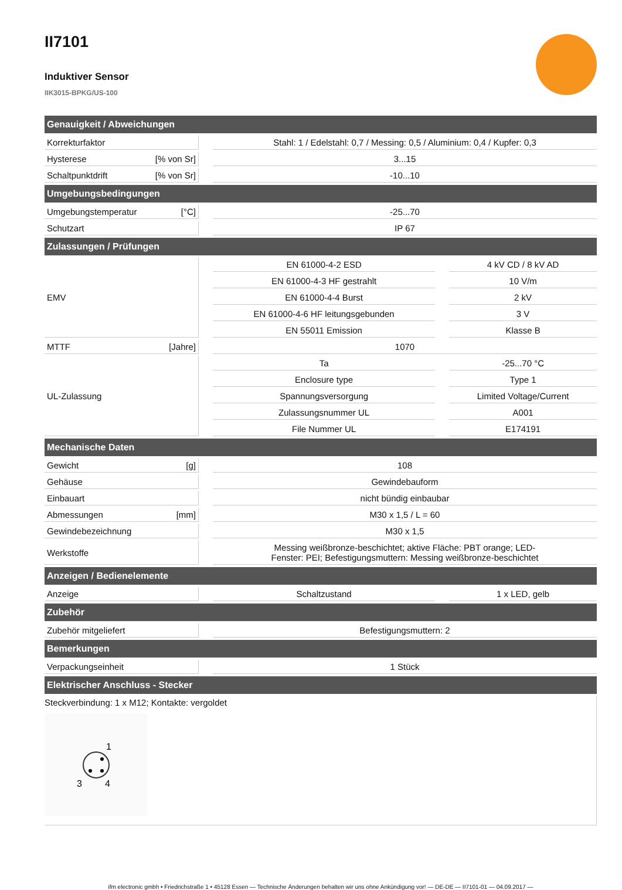II7101
Induktiver Sensor
IIK3015-BPKG/US-100
| Genauigkeit / Abweichungen | | | | |
| --- | --- | --- | --- | --- |
| Korrekturfaktor | | Stahl: 1 / Edelstahl: 0,7 / Messing: 0,5 / Aluminium: 0,4 / Kupfer: 0,3 | | |
| Hysterese [% von Sr] | | 3...15 | | |
| Schaltpunktdrift [% von Sr] | | -10...10 | | |
| Umgebungsbedingungen | | | | |
| Umgebungstemperatur [°C] | | -25...70 | | |
| Schutzart | | IP 67 | | |
| Zulassungen / Prüfungen | | | | |
| EMV | | EN 61000-4-2 ESD | | 4 kV CD / 8 kV AD |
| | | EN 61000-4-3 HF gestrahlt | | 10 V/m |
| | | EN 61000-4-4 Burst | | 2 kV |
| | | EN 61000-4-6 HF leitungsgebunden | | 3 V |
| | | EN 55011 Emission | | Klasse B |
| MTTF [Jahre] | | 1070 | | |
| UL-Zulassung | | Ta | | -25...70 °C |
| | | Enclosure type | | Type 1 |
| | | Spannungsversorgung | | Limited Voltage/Current |
| | | Zulassungsnummer UL | | A001 |
| | | File Nummer UL | | E174191 |
| Mechanische Daten | | | | |
| Gewicht [g] | | 108 | | |
| Gehäuse | | Gewindebauform | | |
| Einbauart | | nicht bündig einbaubar | | |
| Abmessungen [mm] | | M30 x 1,5 / L = 60 | | |
| Gewindebezeichnung | | M30 x 1,5 | | |
| Werkstoffe | | Messing weißbronze-beschichtet; aktive Fläche: PBT orange; LED- Fenster: PEI; Befestigungsmuttern: Messing weißbronze-beschichtet | | |
| Anzeigen / Bedienelemente | | | | |
| Anzeige | | Schaltzustand | | 1 x LED, gelb |
| Zubehör | | | | |
| Zubehör mitgeliefert | | Befestigungsmuttern: 2 | | |
| Bemerkungen | | | | |
| Verpackungseinheit | | 1 Stück | | |
| Elektrischer Anschluss - Stecker | | | | |
| Steckverbindung: 1 x M12; Kontakte: vergoldet 1 3 4 | | | | |
ifm electronic gmbh • Friedrichstraße 1 • 45128 Essen — Technische Änderungen behalten wir uns ohne Ankündigung vor! — DE-DE — II7101-01 — 04.09.2017 —